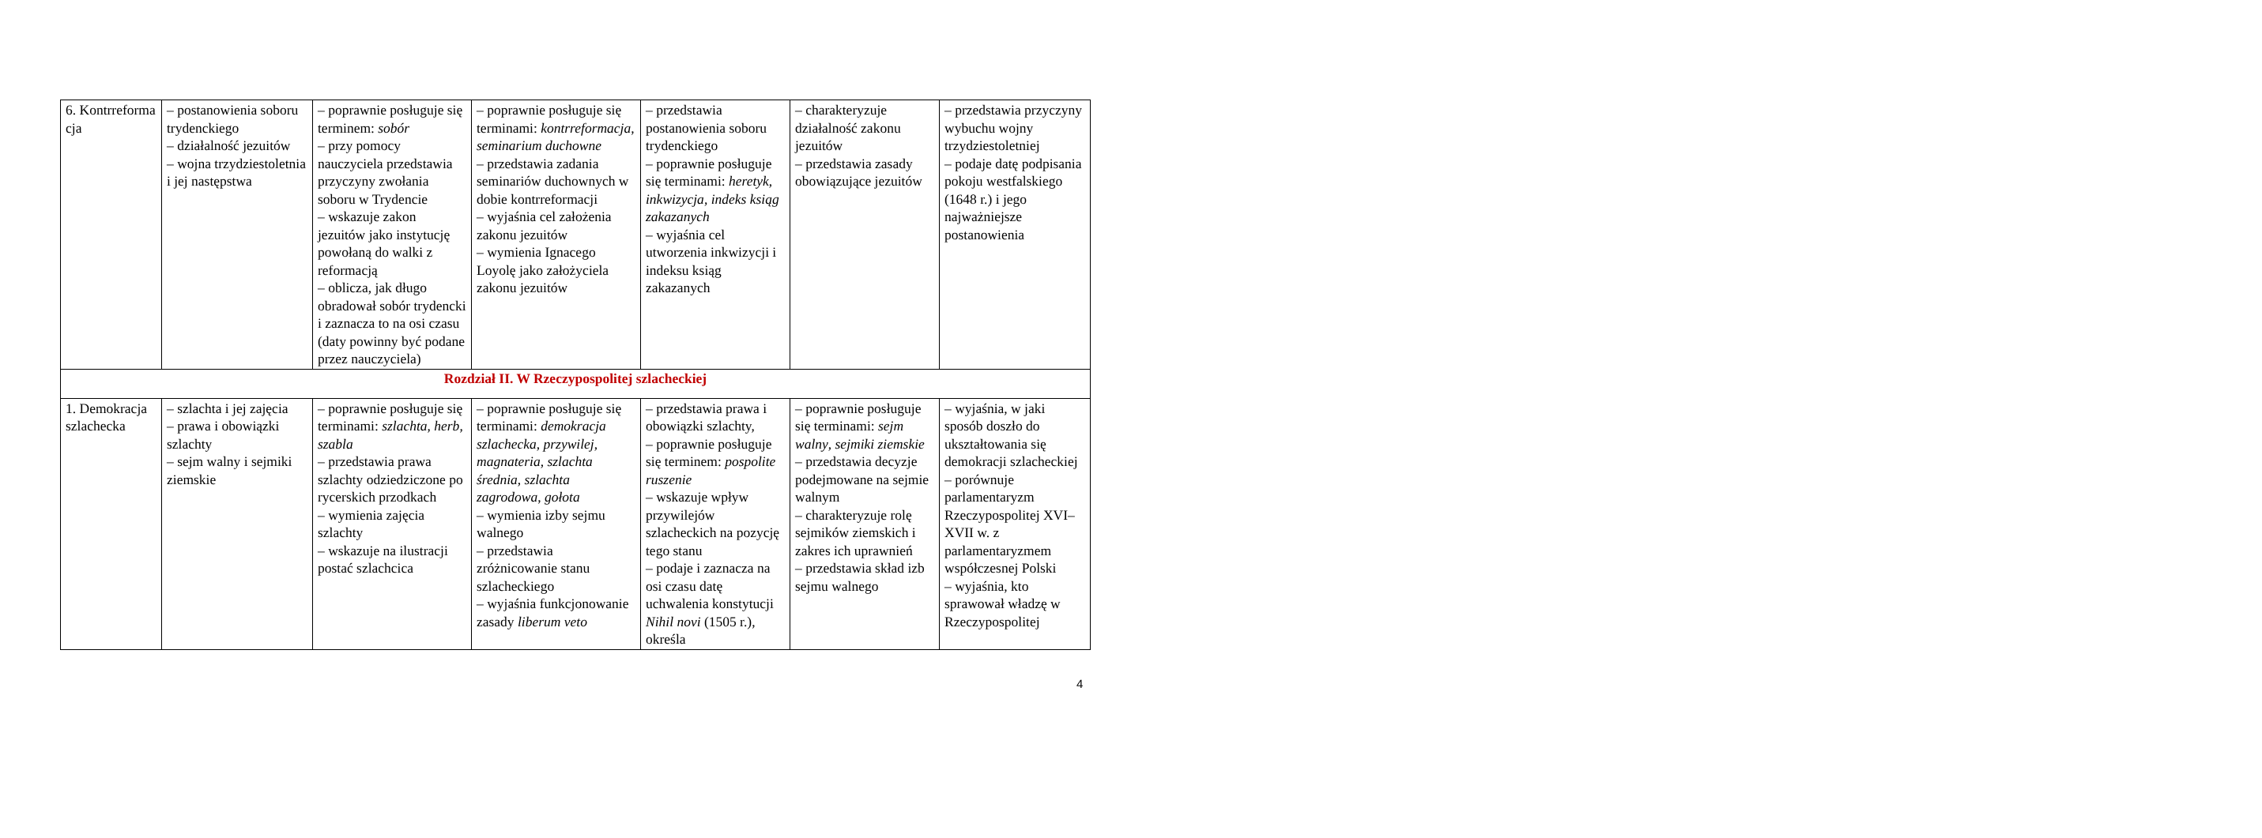| 6. Kontrreforma cja | – postanowienia soboru trydenckiego – działalność jezuitów – wojna trzydziestoletnia i jej następstwa | – poprawnie posługuje się terminem: sobór – przy pomocy nauczyciela przedstawia przyczyny zwołania soboru w Trydencie – wskazuje zakon jezuitów jako instytucję powołaną do walki z reformacją – oblicza, jak długo obradował sobór trydencki i zaznacza to na osi czasu (daty powinny być podane przez nauczyciela) | – poprawnie posługuje się terminami: kontrreformacja , seminarium duchowne – przedstawia zadania seminariów duchownych w dobie kontrreformacji – wyjaśnia cel założenia zakonu jezuitów – wymienia Ignacego Loyolę jako założyciela zakonu jezuitów | – przedstawia postanowienia soboru trydenckiego – poprawnie posługuje się terminami: heretyk , inkwizycja , indeks ksiąg zakazanych – wyjaśnia cel utworzenia inkwizycji i indeksu ksiąg zakazanych | – charakteryzuje działalność zakonu jezuitów – przedstawia zasady obowiązujące jezuitów | – przedstawia przyczyny wybuchu wojny trzydziestoletniej – podaje datę podpisania pokoju westfalskiego (1648 r.) i jego najważniejsze postanowienia |
| Rozdział II. W Rzeczypospolitej szlacheckiej | | | | | | |
| 1. Demokracja szlachecka | – szlachta i jej zajęcia – prawa i obowiązki szlachty – sejm walny i sejmiki ziemskie | – poprawnie posługuje się terminami: szlachta , herb , szabla – przedstawia prawa szlachty odziedziczone po rycerskich przodkach – wymienia zajęcia szlachty – wskazuje na ilustracji postać szlachcica | – poprawnie posługuje się terminami: demokracja szlachecka , przywilej , magnateria , szlachta średnia , szlachta zagrodowa , gołota – wymienia izby sejmu walnego – przedstawia zróżnicowanie stanu szlacheckiego – wyjaśnia funkcjonowanie zasady liberum veto | – przedstawia prawa i obowiązki szlachty, – poprawnie posługuje się terminem: pospolite ruszenie – wskazuje wpływ przywilejów szlacheckich na pozycję tego stanu – podaje i zaznacza na osi czasu datę uchwalenia konstytucji Nihil novi (1505 r.), określa | – poprawnie posługuje się terminami: sejm walny , sejmiki ziemskie – przedstawia decyzje podejmowane na sejmie walnym – charakteryzuje rolę sejmików ziemskich i zakres ich uprawnień – przedstawia skład izb sejmu walnego | – wyjaśnia, w jaki sposób doszło do ukształtowania się demokracji szlacheckiej – porównuje parlamentaryzm Rzeczypospolitej XVI–XVII w. z parlamentaryzmem współczesnej Polski – wyjaśnia, kto sprawował władzę w Rzeczypospolitej |
4